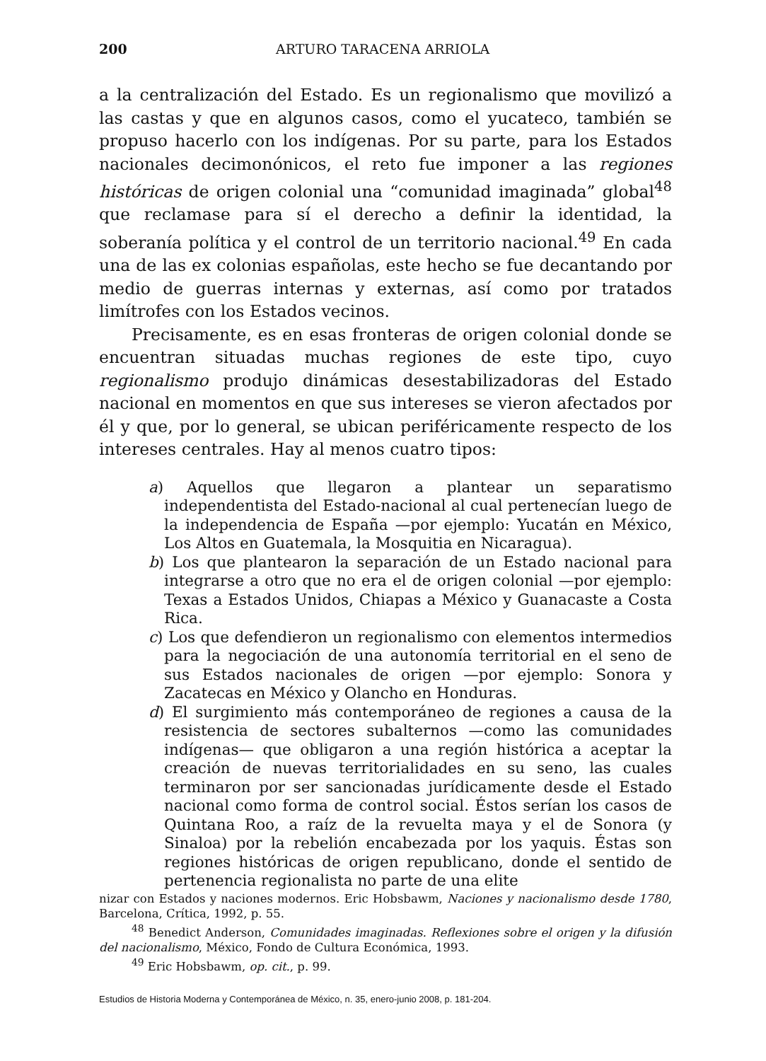200 ARTURO TARACENA ARRIOLA
a la centralización del Estado. Es un regionalismo que movilizó a las castas y que en algunos casos, como el yucateco, también se propuso hacerlo con los indígenas. Por su parte, para los Estados nacionales decimonónicos, el reto fue imponer a las regiones históricas de origen colonial una “comunidad imaginada” global<sup>48</sup> que reclamase para sí el derecho a definir la identidad, la soberanía política y el control de un territorio nacional.<sup>49</sup> En cada una de las ex colonias españolas, este hecho se fue decantando por medio de guerras internas y externas, así como por tratados limítrofes con los Estados vecinos.
Precisamente, es en esas fronteras de origen colonial donde se encuentran situadas muchas regiones de este tipo, cuyo regionalismo produjo dinámicas desestabilizadoras del Estado nacional en momentos en que sus intereses se vieron afectados por él y que, por lo general, se ubican periféricamente respecto de los intereses centrales. Hay al menos cuatro tipos:
a) Aquellos que llegaron a plantear un separatismo independentista del Estado-nacional al cual pertenecían luego de la independencia de España —por ejemplo: Yucatán en México, Los Altos en Guatemala, la Mosquitia en Nicaragua).
b) Los que plantearon la separación de un Estado nacional para integrarse a otro que no era el de origen colonial —por ejemplo: Texas a Estados Unidos, Chiapas a México y Guanacaste a Costa Rica.
c) Los que defendieron un regionalismo con elementos intermedios para la negociación de una autonomía territorial en el seno de sus Estados nacionales de origen —por ejemplo: Sonora y Zacatecas en México y Olancho en Honduras.
d) El surgimiento más contemporáneo de regiones a causa de la resistencia de sectores subalternos —como las comunidades indígenas— que obligaron a una región histórica a aceptar la creación de nuevas territorialidades en su seno, las cuales terminaron por ser sancionadas jurídicamente desde el Estado nacional como forma de control social. Éstos serían los casos de Quintana Roo, a raíz de la revuelta maya y el de Sonora (y Sinaloa) por la rebelión encabezada por los yaquis. Éstas son regiones históricas de origen republicano, donde el sentido de pertenencia regionalista no parte de una elite
nizar con Estados y naciones modernos. Eric Hobsbawm, Naciones y nacionalismo desde 1780, Barcelona, Crítica, 1992, p. 55.
<sup>48</sup> Benedict Anderson, Comunidades imaginadas. Reflexiones sobre el origen y la difusión del nacionalismo, México, Fondo de Cultura Económica, 1993.
<sup>49</sup> Eric Hobsbawm, op. cit., p. 99.
Estudios de Historia Moderna y Contemporánea de México, n. 35, enero-junio 2008, p. 181-204.